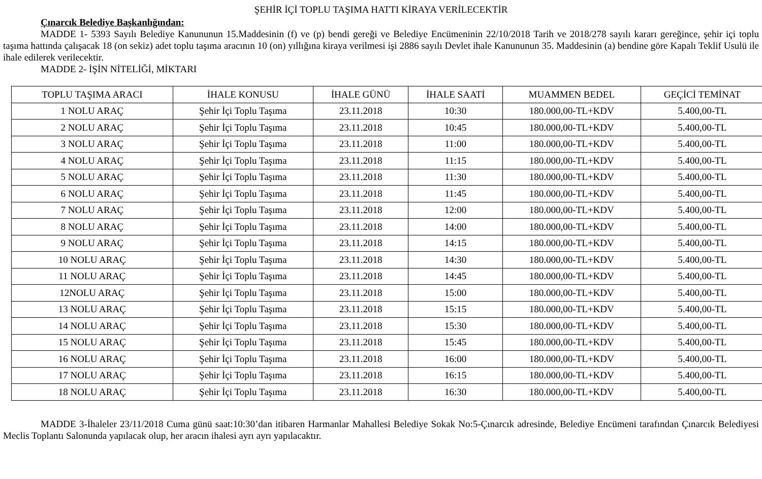ŞEHİR İÇİ TOPLU TAŞIMA HATTI KİRAYA VERİLECEKTİR
Çınarcık Belediye Başkanlığından:
MADDE 1- 5393 Sayılı Belediye Kanununun 15.Maddesinin (f) ve (p) bendi gereği ve Belediye Encümeninin 22/10/2018 Tarih ve 2018/278 sayılı kararı gereğince, şehir içi toplu taşıma hattında çalışacak 18 (on sekiz) adet toplu taşıma aracının 10 (on) yıllığına kiraya verilmesi işi 2886 sayılı Devlet ihale Kanununun 35. Maddesinin (a) bendine göre Kapalı Teklif Usulü ile ihale edilerek verilecektir.
MADDE 2- İŞİN NİTELİĞİ, MİKTARI
| TOPLU TAŞIMA ARACI | İHALE KONUSU | İHALE GÜNÜ | İHALE SAATİ | MUAMMEN BEDEL | GEÇİCİ TEMİNAT |
| --- | --- | --- | --- | --- | --- |
| 1 NOLU ARAÇ | Şehir İçi Toplu Taşıma | 23.11.2018 | 10:30 | 180.000,00-TL+KDV | 5.400,00-TL |
| 2 NOLU ARAÇ | Şehir İçi Toplu Taşıma | 23.11.2018 | 10:45 | 180.000,00-TL+KDV | 5.400,00-TL |
| 3 NOLU ARAÇ | Şehir İçi Toplu Taşıma | 23.11.2018 | 11:00 | 180.000,00-TL+KDV | 5.400,00-TL |
| 4 NOLU ARAÇ | Şehir İçi Toplu Taşıma | 23.11.2018 | 11:15 | 180.000,00-TL+KDV | 5.400,00-TL |
| 5 NOLU ARAÇ | Şehir İçi Toplu Taşıma | 23.11.2018 | 11:30 | 180.000,00-TL+KDV | 5.400,00-TL |
| 6 NOLU ARAÇ | Şehir İçi Toplu Taşıma | 23.11.2018 | 11:45 | 180.000,00-TL+KDV | 5.400,00-TL |
| 7 NOLU ARAÇ | Şehir İçi Toplu Taşıma | 23.11.2018 | 12:00 | 180.000,00-TL+KDV | 5.400,00-TL |
| 8 NOLU ARAÇ | Şehir İçi Toplu Taşıma | 23.11.2018 | 14:00 | 180.000,00-TL+KDV | 5.400,00-TL |
| 9 NOLU ARAÇ | Şehir İçi Toplu Taşıma | 23.11.2018 | 14:15 | 180.000,00-TL+KDV | 5.400,00-TL |
| 10 NOLU ARAÇ | Şehir İçi Toplu Taşıma | 23.11.2018 | 14:30 | 180.000,00-TL+KDV | 5.400,00-TL |
| 11 NOLU ARAÇ | Şehir İçi Toplu Taşıma | 23.11.2018 | 14:45 | 180.000,00-TL+KDV | 5.400,00-TL |
| 12NOLU ARAÇ | Şehir İçi Toplu Taşıma | 23.11.2018 | 15:00 | 180.000,00-TL+KDV | 5.400,00-TL |
| 13 NOLU ARAÇ | Şehir İçi Toplu Taşıma | 23.11.2018 | 15:15 | 180.000,00-TL+KDV | 5.400,00-TL |
| 14 NOLU ARAÇ | Şehir İçi Toplu Taşıma | 23.11.2018 | 15:30 | 180.000,00-TL+KDV | 5.400,00-TL |
| 15 NOLU ARAÇ | Şehir İçi Toplu Taşıma | 23.11.2018 | 15:45 | 180.000,00-TL+KDV | 5.400,00-TL |
| 16 NOLU ARAÇ | Şehir İçi Toplu Taşıma | 23.11.2018 | 16:00 | 180.000,00-TL+KDV | 5.400,00-TL |
| 17 NOLU ARAÇ | Şehir İçi Toplu Taşıma | 23.11.2018 | 16:15 | 180.000,00-TL+KDV | 5.400,00-TL |
| 18 NOLU ARAÇ | Şehir İçi Toplu Taşıma | 23.11.2018 | 16:30 | 180.000,00-TL+KDV | 5.400,00-TL |
MADDE 3-İhaleler 23/11/2018 Cuma günü saat:10:30’dan itibaren Harmanlar Mahallesi Belediye Sokak No:5-Çınarcık adresinde, Belediye Encümeni tarafından Çınarcık Belediyesi Meclis Toplantı Salonunda yapılacak olup, her aracın ihalesi ayrı ayrı yapılacaktır.